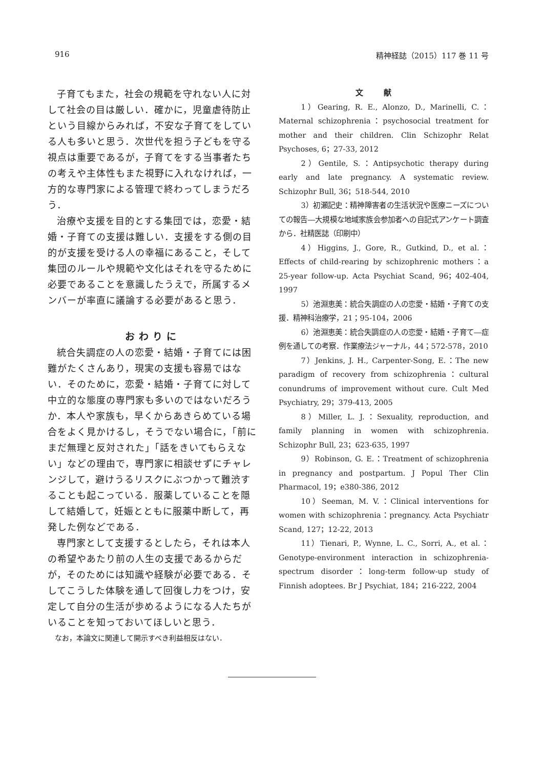916 精神経誌（2015）117 巻 11 号
子育てもまた，社会の規範を守れない人に対して社会の目は厳しい．確かに，児童虐待防止という目線からみれば，不安な子育てをしている人も多いと思う．次世代を担う子どもを守る視点は重要であるが，子育てをする当事者たちの考えや主体性もまた視野に入れなければ，一方的な専門家による管理で終わってしまうだろう．
治療や支援を目的とする集団では，恋愛・結婚・子育ての支援は難しい．支援をする側の目的が支援を受ける人の幸福にあること，そして集団のルールや規範や文化はそれを守るために必要であることを意識したうえで，所属するメンバーが率直に議論する必要があると思う．
おわりに
統合失調症の人の恋愛・結婚・子育てには困難がたくさんあり，現実の支援も容易ではない．そのために，恋愛・結婚・子育てに対して中立的な態度の専門家も多いのではないだろうか．本人や家族も，早くからあきらめている場合をよく見かけるし，そうでない場合に，「前にまだ無理と反対された」「話をきいてもらえない」などの理由で，専門家に相談せずにチャレンジして，避けうるリスクにぶつかって難渋することも起こっている．服薬していることを隠して結婚して，妊娠とともに服薬中断して，再発した例などである．
専門家として支援するとしたら，それは本人の希望やあたり前の人生の支援であるからだが，そのためには知識や経験が必要である．そしてこうした体験を通して回復し力をつけ，安定して自分の生活が歩めるようになる人たちがいることを知っておいてほしいと思う．
なお，本論文に関連して開示すべき利益相反はない．
文献
1）Gearing, R. E., Alonzo, D., Marinelli, C.：Maternal schizophrenia：psychosocial treatment for mother and their children. Clin Schizophr Relat Psychoses, 6；27-33, 2012
2）Gentile, S.：Antipsychotic therapy during early and late pregnancy. A systematic review. Schizophr Bull, 36；518-544, 2010
3）初瀬記史：精神障害者の生活状況や医療ニーズについての報告―大規模な地域家族会参加者への自記式アンケート調査から．社精医誌（印刷中）
4）Higgins, J., Gore, R., Gutkind, D., et al.：Effects of child-rearing by schizophrenic mothers：a 25-year follow-up. Acta Psychiat Scand, 96；402-404, 1997
5）池淵恵美：統合失調症の人の恋愛・結婚・子育ての支援．精神科治療学，21；95-104，2006
6）池淵恵美：統合失調症の人の恋愛・結婚・子育て―症例を通しての考察．作業療法ジャーナル，44；572-578，2010
7）Jenkins, J. H., Carpenter-Song, E.：The new paradigm of recovery from schizophrenia：cultural conundrums of improvement without cure. Cult Med Psychiatry, 29；379-413, 2005
8）Miller, L. J.：Sexuality, reproduction, and family planning in women with schizophrenia. Schizophr Bull, 23；623-635, 1997
9）Robinson, G. E.：Treatment of schizophrenia in pregnancy and postpartum. J Popul Ther Clin Pharmacol, 19；e380-386, 2012
10）Seeman, M. V.：Clinical interventions for women with schizophrenia：pregnancy. Acta Psychiatr Scand, 127；12-22, 2013
11）Tienari, P., Wynne, L. C., Sorri, A., et al.：Genotype-environment interaction in schizophrenia-spectrum disorder：long-term follow-up study of Finnish adoptees. Br J Psychiat, 184；216-222, 2004